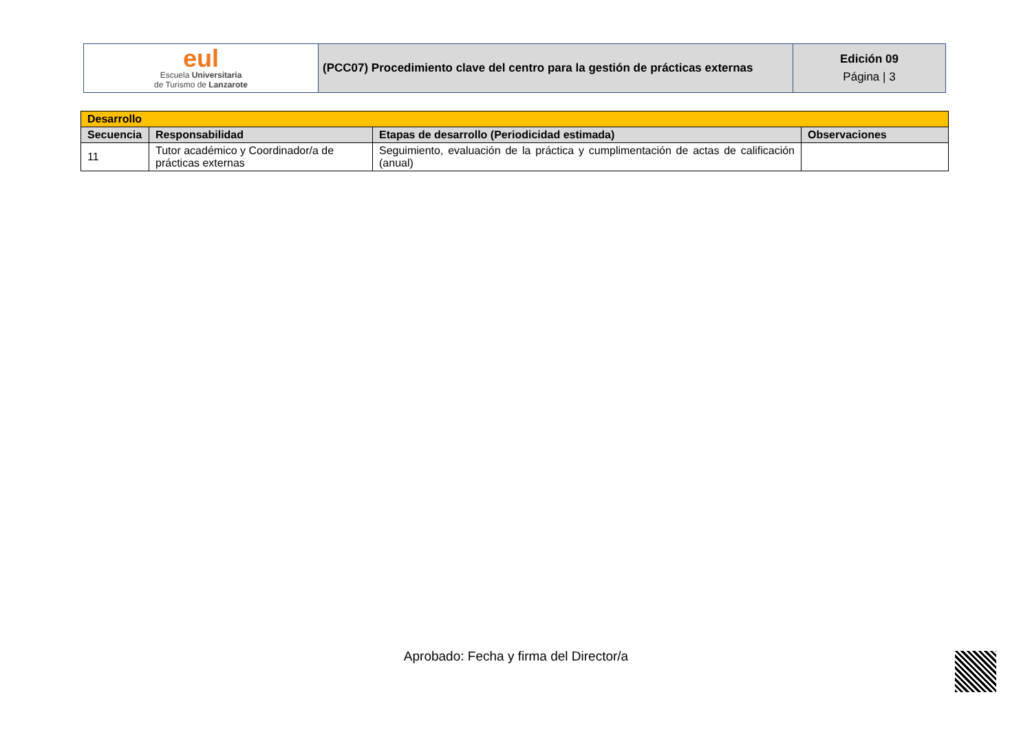| eul Escuela Universitaria de Turismo de Lanzarote | (PCC07) Procedimiento clave del centro para la gestión de prácticas externas | Edición 09 Página / 3 |
| Desarrollo | | | |
| --- | --- | --- | --- |
| Secuencia | Responsabilidad | Etapas de desarrollo (Periodicidad estimada) | Observaciones |
| 11 | Tutor académico y Coordinador/a de prácticas externas | Seguimiento, evaluación de la práctica y cumplimentación de actas de calificación (anual) | |
Aprobado: Fecha y firma del Director/a